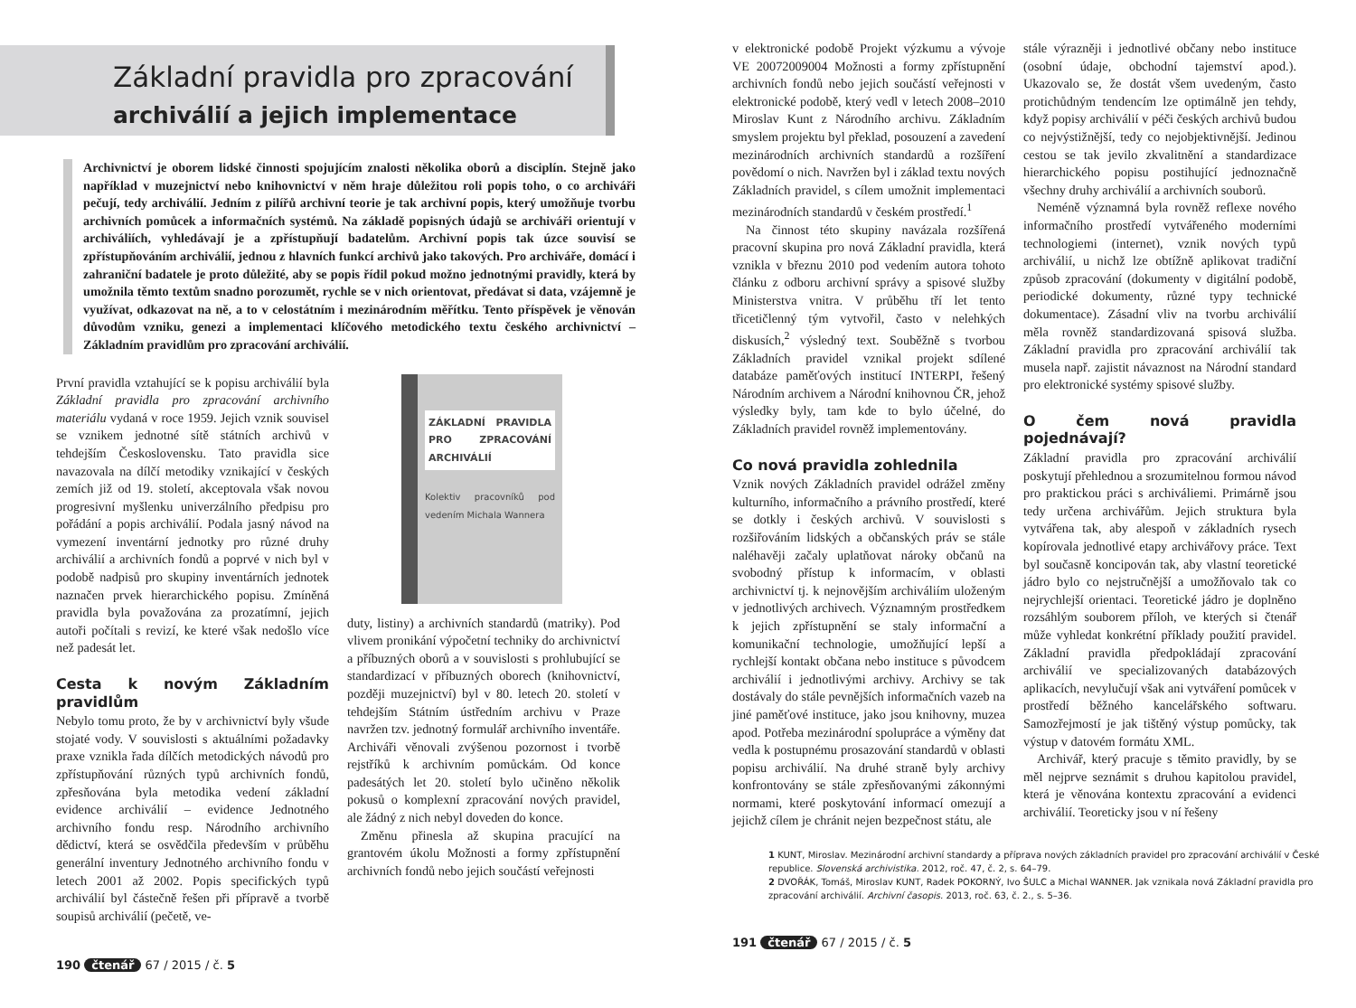Základní pravidla pro zpracování
archiválií a jejich implementace
Archivnictví je oborem lidské činnosti spojujícím znalosti několika oborů a disciplín. Stejně jako například v muzejnictví nebo knihovnictví v něm hraje důležitou roli popis toho, o co archiváři pečují, tedy archiválií. Jedním z pilířů archivní teorie je tak archivní popis, který umožňuje tvorbu archivních pomůcek a informačních systémů. Na základě popisných údajů se archiváři orientují v archiváliích, vyhledávají je a zpřístupňují badatelům. Archivní popis tak úzce souvisí se zpřístupňováním archiválií, jednou z hlavních funkcí archivů jako takových. Pro archiváře, domácí i zahraniční badatele je proto důležité, aby se popis řídil pokud možno jednotnými pravidly, která by umožnila těmto textům snadno porozumět, rychle se v nich orientovat, předávat si data, vzájemně je využívat, odkazovat na ně, a to v celostátním i mezinárodním měřítku. Tento příspěvek je věnován důvodům vzniku, genezi a implementaci klíčového metodického textu českého archivnictví – Základním pravidlům pro zpracování archiválií.
První pravidla vztahující se k popisu archiválií byla Základní pravidla pro zpracování archivního materiálu vydaná v roce 1959. Jejich vznik souvisel se vznikem jednotné sítě státních archivů v tehdejším Československu. Tato pravidla sice navazovala na dílčí metodiky vznikající v českých zemích již od 19. století, akceptovala však novou progresivní myšlenku univerzálního předpisu pro pořádání a popis archiválií. Podala jasný návod na vymezení inventární jednotky pro různé druhy archiválií a archivních fondů a poprvé v nich byl v podobě nadpisů pro skupiny inventárních jednotek naznačen prvek hierarchického popisu. Zmíněná pravidla byla považována za prozatímní, jejich autoři počítali s revizí, ke které však nedošlo více než padesát let.
Cesta k novým Základním pravidlům
Nebylo tomu proto, že by v archivnictví byly všude stojaté vody. V souvislosti s aktuálními požadavky praxe vznikla řada dílčích metodických návodů pro zpřístupňování různých typů archivních fondů, zpřesňována byla metodika vedení základní evidence archiválií – evidence Jednotného archivního fondu resp. Národního archivního dědictví, která se osvědčila především v průběhu generální inventury Jednotného archivního fondu v letech 2001 až 2002. Popis specifických typů archiválií byl částečně řešen při přípravě a tvorbě soupisů archiválií (pečetě, ve-
ZÁKLADNÍ PRAVIDLA PRO ZPRACOVÁNÍ ARCHIVÁLIÍ
Kolektiv pracovníků pod vedením Michala Wannera
duty, listiny) a archivních standardů (matriky). Pod vlivem pronikání výpočetní techniky do archivnictví a příbuzných oborů a v souvislosti s prohlubující se standardizací v příbuzných oborech (knihovnictví, později muzejnictví) byl v 80. letech 20. století v tehdejším Státním ústředním archivu v Praze navržen tzv. jednotný formulář archivního inventáře. Archiváři věnovali zvýšenou pozornost i tvorbě rejstříků k archivním pomůckám. Od konce padesátých let 20. století bylo učiněno několik pokusů o komplexní zpracování nových pravidel, ale žádný z nich nebyl doveden do konce.
Změnu přinesla až skupina pracující na grantovém úkolu Možnosti a formy zpřístupnění archivních fondů nebo jejich součástí veřejnosti
190 čtenář 67 / 2015 / č. 5
v elektronické podobě Projekt výzkumu a vývoje VE 20072009004 Možnosti a formy zpřístupnění archivních fondů nebo jejich součástí veřejnosti v elektronické podobě, který vedl v letech 2008–2010 Miroslav Kunt z Národního archivu. Základním smyslem projektu byl překlad, posouzení a zavedení mezinárodních archivních standardů a rozšíření povědomí o nich. Navržen byl i základ textu nových Základních pravidel, s cílem umožnit implementaci mezinárodních standardů v českém prostředí.<sup>1</sup>
Na činnost této skupiny navázala rozšířená pracovní skupina pro nová Základní pravidla, která vznikla v březnu 2010 pod vedením autora tohoto článku z odboru archivní správy a spisové služby Ministerstva vnitra. V průběhu tří let tento třicetičlenný tým vytvořil, často v nelehkých diskusích,<sup>2</sup> výsledný text. Souběžně s tvorbou Základních pravidel vznikal projekt sdílené databáze paměťových institucí INTERPI, řešený Národním archivem a Národní knihovnou ČR, jehož výsledky byly, tam kde to bylo účelné, do Základních pravidel rovněž implementovány.
Co nová pravidla zohlednila
Vznik nových Základních pravidel odrážel změny kulturního, informačního a právního prostředí, které se dotkly i českých archivů. V souvislosti s rozšiřováním lidských a občanských práv se stále naléhavěji začaly uplatňovat nároky občanů na svobodný přístup k informacím, v oblasti archivnictví tj. k nejnovějším archiváliím uloženým v jednotlivých archivech. Významným prostředkem k jejich zpřístupnění se staly informační a komunikační technologie, umožňující lepší a rychlejší kontakt občana nebo instituce s původcem archiválií i jednotlivými archivy. Archivy se tak dostávaly do stále pevnějších informačních vazeb na jiné paměťové instituce, jako jsou knihovny, muzea apod. Potřeba mezinárodní spolupráce a výměny dat vedla k postupnému prosazování standardů v oblasti popisu archiválií. Na druhé straně byly archivy konfrontovány se stále zpřesňovanými zákonnými normami, které poskytování informací omezují a jejichž cílem je chránit nejen bezpečnost státu, ale
stále výrazněji i jednotlivé občany nebo instituce (osobní údaje, obchodní tajemství apod.). Ukazovalo se, že dostát všem uvedeným, často protichůdným tendencím lze optimálně jen tehdy, když popisy archiválií v péči českých archivů budou co nejvýstižnější, tedy co nejobjektivnější. Jedinou cestou se tak jevilo zkvalitnění a standardizace hierarchického popisu postihující jednoznačně všechny druhy archiválií a archivních souborů.
Neméně významná byla rovněž reflexe nového informačního prostředí vytvářeného moderními technologiemi (internet), vznik nových typů archiválií, u nichž lze obtížně aplikovat tradiční způsob zpracování (dokumenty v digitální podobě, periodické dokumenty, různé typy technické dokumentace). Zásadní vliv na tvorbu archiválií měla rovněž standardizovaná spisová služba. Základní pravidla pro zpracování archiválií tak musela např. zajistit návaznost na Národní standard pro elektronické systémy spisové služby.
O čem nová pravidla pojednávají?
Základní pravidla pro zpracování archiválií poskytují přehlednou a srozumitelnou formou návod pro praktickou práci s archiváliemi. Primárně jsou tedy určena archivářům. Jejich struktura byla vytvářena tak, aby alespoň v základních rysech kopírovala jednotlivé etapy archivářovy práce. Text byl současně koncipován tak, aby vlastní teoretické jádro bylo co nejstručnější a umožňovalo tak co nejrychlejší orientaci. Teoretické jádro je doplněno rozsáhlým souborem příloh, ve kterých si čtenář může vyhledat konkrétní příklady použití pravidel. Základní pravidla předpokládají zpracování archiválií ve specializovaných databázových aplikacích, nevylučují však ani vytváření pomůcek v prostředí běžného kancelářského softwaru. Samozřejmostí je jak tištěný výstup pomůcky, tak výstup v datovém formátu XML.
Archivář, který pracuje s těmito pravidly, by se měl nejprve seznámit s druhou kapitolou pravidel, která je věnována kontextu zpracování a evidenci archiválií. Teoreticky jsou v ní řešeny
1 KUNT, Miroslav. Mezinárodní archivní standardy a příprava nových základních pravidel pro zpracování archiválií v České republice. Slovenská archivistika. 2012, roč. 47, č. 2, s. 64–79.
2 DVOŘÁK, Tomáš, Miroslav KUNT, Radek POKORNÝ, Ivo ŠULC a Michal WANNER. Jak vznikala nová Základní pravidla pro zpracování archiválií. Archivní časopis. 2013, roč. 63, č. 2., s. 5–36.
191 čtenář 67 / 2015 / č. 5